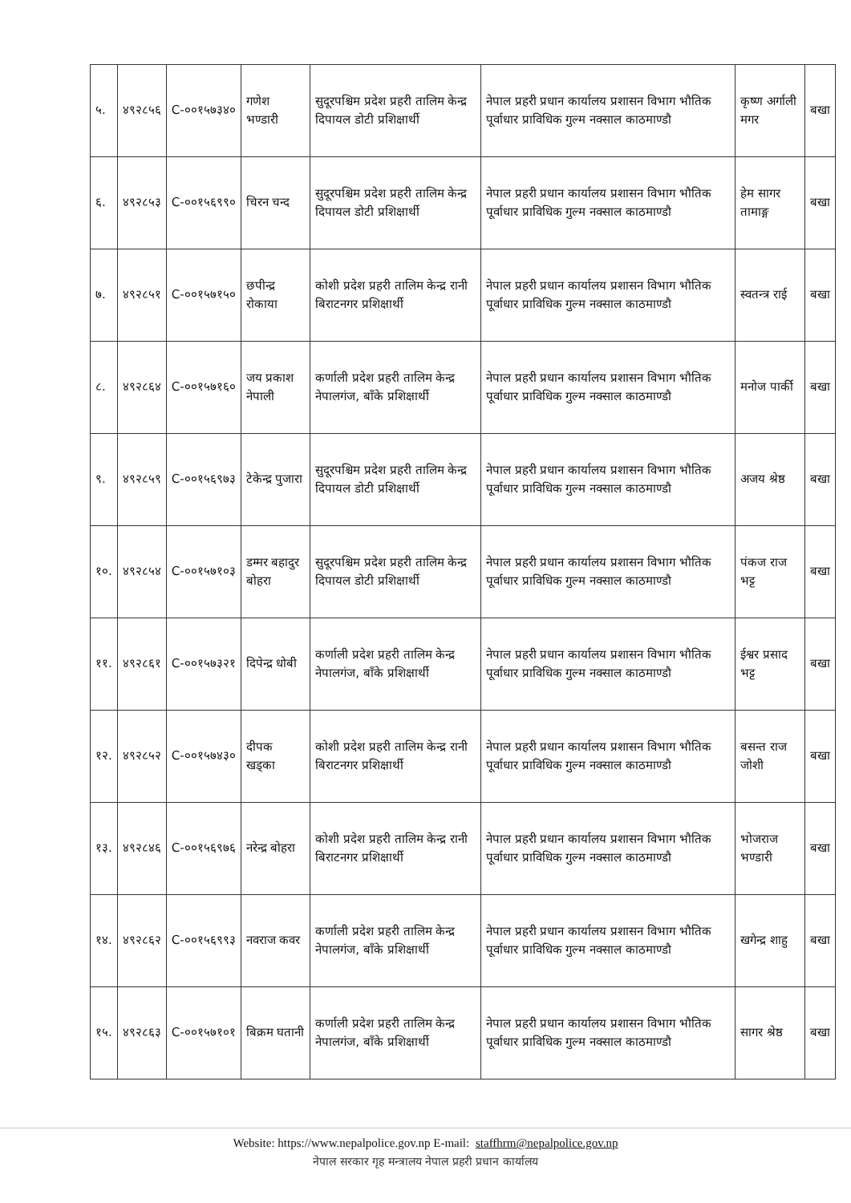| ५. | ४९२८५६ | C-००१५७३४० | गणेश भण्डारी | सुदूरपश्चिम प्रदेश प्रहरी तालिम केन्द्र दिपायल डोटी प्रशिक्षार्थी | नेपाल प्रहरी प्रधान कार्यालय प्रशासन विभाग भौतिक पूर्वाधार प्राविधिक गुल्म नक्साल काठमाण्डौ | कृष्ण अर्गाली मगर | बखा |
| ६. | ४९२८५३ | C-००१५६९९० | चिरन चन्द | सुदूरपश्चिम प्रदेश प्रहरी तालिम केन्द्र दिपायल डोटी प्रशिक्षार्थी | नेपाल प्रहरी प्रधान कार्यालय प्रशासन विभाग भौतिक पूर्वाधार प्राविधिक गुल्म नक्साल काठमाण्डौ | हेम सागर तामाङ्ग | बखा |
| ७. | ४९२८५१ | C-००१५७१५० | छपीन्द्र रोकाया | कोशी प्रदेश प्रहरी तालिम केन्द्र रानी बिराटनगर प्रशिक्षार्थी | नेपाल प्रहरी प्रधान कार्यालय प्रशासन विभाग भौतिक पूर्वाधार प्राविधिक गुल्म नक्साल काठमाण्डौ | स्वतन्त्र राई | बखा |
| ८. | ४९२८६४ | C-००१५७१६० | जय प्रकाश नेपाली | कर्णाली प्रदेश प्रहरी तालिम केन्द्र नेपालगंज, बाँके प्रशिक्षार्थी | नेपाल प्रहरी प्रधान कार्यालय प्रशासन विभाग भौतिक पूर्वाधार प्राविधिक गुल्म नक्साल काठमाण्डौ | मनोज पार्की | बखा |
| ९. | ४९२८५९ | C-००१५६९७३ | टेकेन्द्र पुजारा | सुदूरपश्चिम प्रदेश प्रहरी तालिम केन्द्र दिपायल डोटी प्रशिक्षार्थी | नेपाल प्रहरी प्रधान कार्यालय प्रशासन विभाग भौतिक पूर्वाधार प्राविधिक गुल्म नक्साल काठमाण्डौ | अजय श्रेष्ठ | बखा |
| १०. | ४९२८५४ | C-००१५७१०३ | डम्मर बहादुर बोहरा | सुदूरपश्चिम प्रदेश प्रहरी तालिम केन्द्र दिपायल डोटी प्रशिक्षार्थी | नेपाल प्रहरी प्रधान कार्यालय प्रशासन विभाग भौतिक पूर्वाधार प्राविधिक गुल्म नक्साल काठमाण्डौ | पंकज राज भट्ट | बखा |
| ११. | ४९२८६१ | C-००१५७३२१ | दिपेन्द्र धोबी | कर्णाली प्रदेश प्रहरी तालिम केन्द्र नेपालगंज, बाँके प्रशिक्षार्थी | नेपाल प्रहरी प्रधान कार्यालय प्रशासन विभाग भौतिक पूर्वाधार प्राविधिक गुल्म नक्साल काठमाण्डौ | ईश्वर प्रसाद भट्ट | बखा |
| १२. | ४९२८५२ | C-००१५७४३० | दीपक खड्का | कोशी प्रदेश प्रहरी तालिम केन्द्र रानी बिराटनगर प्रशिक्षार्थी | नेपाल प्रहरी प्रधान कार्यालय प्रशासन विभाग भौतिक पूर्वाधार प्राविधिक गुल्म नक्साल काठमाण्डौ | बसन्त राज जोशी | बखा |
| १३. | ४९२८४६ | C-००१५६९७६ | नरेन्द्र बोहरा | कोशी प्रदेश प्रहरी तालिम केन्द्र रानी बिराटनगर प्रशिक्षार्थी | नेपाल प्रहरी प्रधान कार्यालय प्रशासन विभाग भौतिक पूर्वाधार प्राविधिक गुल्म नक्साल काठमाण्डौ | भोजराज भण्डारी | बखा |
| १४. | ४९२८६२ | C-००१५६९९३ | नवराज कवर | कर्णाली प्रदेश प्रहरी तालिम केन्द्र नेपालगंज, बाँके प्रशिक्षार्थी | नेपाल प्रहरी प्रधान कार्यालय प्रशासन विभाग भौतिक पूर्वाधार प्राविधिक गुल्म नक्साल काठमाण्डौ | खगेन्द्र शाहु | बखा |
| १५. | ४९२८६३ | C-००१५७१०१ | बिक्रम घतानी | कर्णाली प्रदेश प्रहरी तालिम केन्द्र नेपालगंज, बाँके प्रशिक्षार्थी | नेपाल प्रहरी प्रधान कार्यालय प्रशासन विभाग भौतिक पूर्वाधार प्राविधिक गुल्म नक्साल काठमाण्डौ | सागर श्रेष्ठ | बखा |
Website: https://www.nepalpolice.gov.np E-mail: staffhrm@nepalpolice.gov.np
नेपाल सरकार गृह मन्त्रालय नेपाल प्रहरी प्रधान कार्यालय